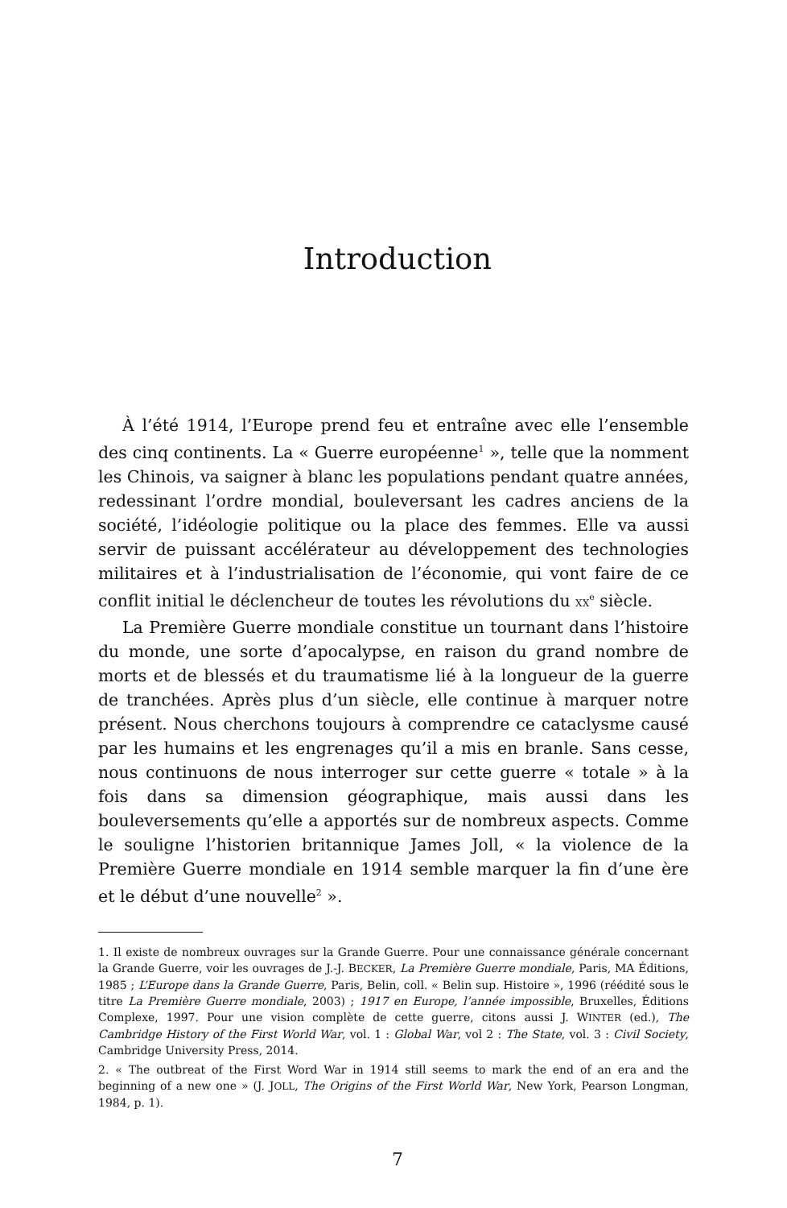Introduction
À l’été 1914, l’Europe prend feu et entraîne avec elle l’ensemble des cinq continents. La « Guerre européenne<sup>1</sup> », telle que la nomment les Chinois, va saigner à blanc les populations pendant quatre années, redessinant l’ordre mondial, bouleversant les cadres anciens de la société, l’idéologie politique ou la place des femmes. Elle va aussi servir de puissant accélérateur au développement des technologies militaires et à l’industrialisation de l’économie, qui vont faire de ce conflit initial le déclencheur de toutes les révolutions du XX<sup>e</sup> siècle.
La Première Guerre mondiale constitue un tournant dans l’histoire du monde, une sorte d’apocalypse, en raison du grand nombre de morts et de blessés et du traumatisme lié à la longueur de la guerre de tranchées. Après plus d’un siècle, elle continue à marquer notre présent. Nous cherchons toujours à comprendre ce cataclysme causé par les humains et les engrenages qu’il a mis en branle. Sans cesse, nous continuons de nous interroger sur cette guerre « totale » à la fois dans sa dimension géographique, mais aussi dans les bouleversements qu’elle a apportés sur de nombreux aspects. Comme le souligne l’historien britannique James Joll, « la violence de la Première Guerre mondiale en 1914 semble marquer la fin d’une ère et le début d’une nouvelle<sup>2</sup> ».
1. Il existe de nombreux ouvrages sur la Grande Guerre. Pour une connaissance générale concernant la Grande Guerre, voir les ouvrages de J.-J. BECKER, La Première Guerre mondiale, Paris, MA Éditions, 1985 ; L’Europe dans la Grande Guerre, Paris, Belin, coll. « Belin sup. Histoire », 1996 (réédité sous le titre La Première Guerre mondiale, 2003) ; 1917 en Europe, l’année impossible, Bruxelles, Éditions Complexe, 1997. Pour une vision complète de cette guerre, citons aussi J. WINTER (ed.), The Cambridge History of the First World War, vol. 1 : Global War, vol 2 : The State, vol. 3 : Civil Society, Cambridge University Press, 2014.
2. « The outbreat of the First Word War in 1914 still seems to mark the end of an era and the beginning of a new one » (J. JOLL, The Origins of the First World War, New York, Pearson Longman, 1984, p. 1).
7